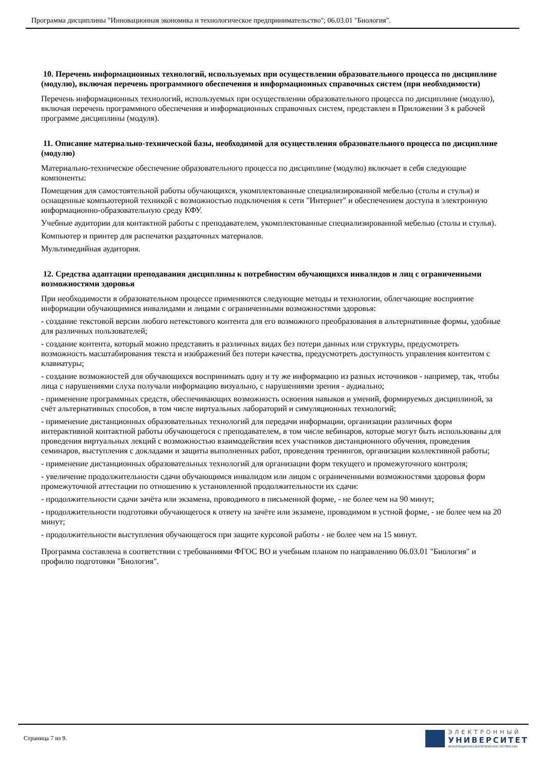Программа дисциплины "Инновационная экономика и технологическое предпринимательство"; 06.03.01 "Биология".
10. Перечень информационных технологий, используемых при осуществлении образовательного процесса по дисциплине (модулю), включая перечень программного обеспечения и информационных справочных систем (при необходимости)
Перечень информационных технологий, используемых при осуществлении образовательного процесса по дисциплине (модулю), включая перечень программного обеспечения и информационных справочных систем, представлен в Приложении 3 к рабочей программе дисциплины (модуля).
11. Описание материально-технической базы, необходимой для осуществления образовательного процесса по дисциплине (модулю)
Материально-техническое обеспечение образовательного процесса по дисциплине (модулю) включает в себя следующие компоненты:
Помещения для самостоятельной работы обучающихся, укомплектованные специализированной мебелью (столы и стулья) и оснащенные компьютерной техникой с возможностью подключения к сети "Интернет" и обеспечением доступа в электронную информационно-образовательную среду КФУ.
Учебные аудитории для контактной работы с преподавателем, укомплектованные специализированной мебелью (столы и стулья).
Компьютер и принтер для распечатки раздаточных материалов.
Мультимедийная аудитория.
12. Средства адаптации преподавания дисциплины к потребностям обучающихся инвалидов и лиц с ограниченными возможностями здоровья
При необходимости в образовательном процессе применяются следующие методы и технологии, облегчающие восприятие информации обучающимися инвалидами и лицами с ограниченными возможностями здоровья:
- создание текстовой версии любого нетекстового контента для его возможного преобразования в альтернативные формы, удобные для различных пользователей;
- создание контента, который можно представить в различных видах без потери данных или структуры, предусмотреть возможность масштабирования текста и изображений без потери качества, предусмотреть доступность управления контентом с клавиатуры;
- создание возможностей для обучающихся воспринимать одну и ту же информацию из разных источников - например, так, чтобы лица с нарушениями слуха получали информацию визуально, с нарушениями зрения - аудиально;
- применение программных средств, обеспечивающих возможность освоения навыков и умений, формируемых дисциплиной, за счёт альтернативных способов, в том числе виртуальных лабораторий и симуляционных технологий;
- применение дистанционных образовательных технологий для передачи информации, организации различных форм интерактивной контактной работы обучающегося с преподавателем, в том числе вебинаров, которые могут быть использованы для проведения виртуальных лекций с возможностью взаимодействия всех участников дистанционного обучения, проведения семинаров, выступления с докладами и защиты выполненных работ, проведения тренингов, организации коллективной работы;
- применение дистанционных образовательных технологий для организации форм текущего и промежуточного контроля;
- увеличение продолжительности сдачи обучающимся инвалидом или лицом с ограниченными возможностями здоровья форм промежуточной аттестации по отношению к установленной продолжительности их сдачи:
- продолжительности сдачи зачёта или экзамена, проводимого в письменной форме, - не более чем на 90 минут;
- продолжительности подготовки обучающегося к ответу на зачёте или экзамене, проводимом в устной форме, - не более чем на 20 минут;
- продолжительности выступления обучающегося при защите курсовой работы - не более чем на 15 минут.
Программа составлена в соответствии с требованиями ФГОС ВО и учебным планом по направлению 06.03.01 "Биология" и профилю подготовки "Биология".
Страница 7 из 9.
ЭЛЕКТРОННЫЙ
УНИВЕРСИТЕТ
ИНФОРМАЦИОННО-АНАЛИТИЧЕСКАЯ СИСТЕМА КФУ